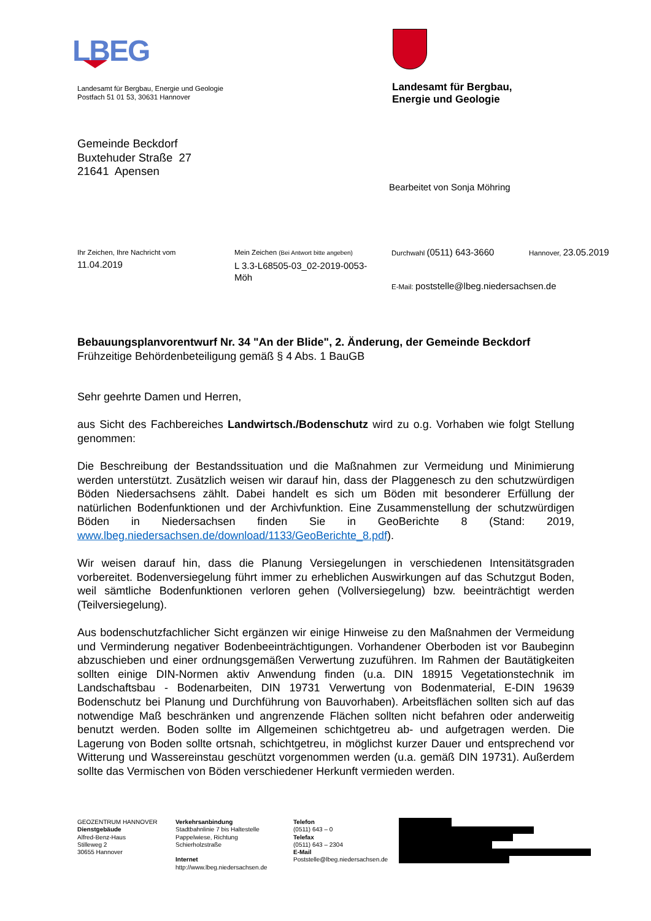LBEG
Landesamt für Bergbau, Energie und Geologie
Postfach 51 01 53, 30631 Hannover
Landesamt für Bergbau,
Energie und Geologie
Gemeinde Beckdorf
Buxtehuder Straße 27
21641 Apensen
Bearbeitet von Sonja Möhring
Ihr Zeichen, Ihre Nachricht vom
11.04.2019
Mein Zeichen (Bei Antwort bitte angeben)
L 3.3-L68505-03_02-2019-0053-Möh
Durchwahl (0511) 643-3660 Hannover, 23.05.2019
E-Mail: poststelle@lbeg.niedersachsen.de
Bebauungsplanvorentwurf Nr. 34 "An der Blide", 2. Änderung, der Gemeinde Beckdorf
Frühzeitige Behördenbeteiligung gemäß § 4 Abs. 1 BauGB
Sehr geehrte Damen und Herren,
aus Sicht des Fachbereiches Landwirtsch./Bodenschutz wird zu o.g. Vorhaben wie folgt Stellung genommen:
Die Beschreibung der Bestandssituation und die Maßnahmen zur Vermeidung und Minimierung werden unterstützt. Zusätzlich weisen wir darauf hin, dass der Plaggenesch zu den schutzwürdigen Böden Niedersachsens zählt. Dabei handelt es sich um Böden mit besonderer Erfüllung der natürlichen Bodenfunktionen und der Archivfunktion. Eine Zusammenstellung der schutzwürdigen Böden in Niedersachsen finden Sie in GeoBerichte 8 (Stand: 2019, www.lbeg.niedersachsen.de/download/1133/GeoBerichte_8.pdf).
Wir weisen darauf hin, dass die Planung Versiegelungen in verschiedenen Intensitätsgraden vorbereitet. Bodenversiegelung führt immer zu erheblichen Auswirkungen auf das Schutzgut Boden, weil sämtliche Bodenfunktionen verloren gehen (Vollversiegelung) bzw. beeinträchtigt werden (Teilversiegelung).
Aus bodenschutzfachlicher Sicht ergänzen wir einige Hinweise zu den Maßnahmen der Vermeidung und Verminderung negativer Bodenbeeinträchtigungen. Vorhandener Oberboden ist vor Baubeginn abzuschieben und einer ordnungsgemäßen Verwertung zuzuführen. Im Rahmen der Bautätigkeiten sollten einige DIN-Normen aktiv Anwendung finden (u.a. DIN 18915 Vegetationstechnik im Landschaftsbau - Bodenarbeiten, DIN 19731 Verwertung von Bodenmaterial, E-DIN 19639 Bodenschutz bei Planung und Durchführung von Bauvorhaben). Arbeitsflächen sollten sich auf das notwendige Maß beschränken und angrenzende Flächen sollten nicht befahren oder anderweitig benutzt werden. Boden sollte im Allgemeinen schichtgetreu ab- und aufgetragen werden. Die Lagerung von Boden sollte ortsnah, schichtgetreu, in möglichst kurzer Dauer und entsprechend vor Witterung und Wassereinstau geschützt vorgenommen werden (u.a. gemäß DIN 19731). Außerdem sollte das Vermischen von Böden verschiedener Herkunft vermieden werden.
GEOZENTRUM HANNOVER
Dienstgebäude
Alfred-Benz-Haus
Stilleweg 2
30655 Hannover
Verkehrsanbindung
Stadtbahnlinie 7 bis Haltestelle
Pappelwiese, Richtung
Schierholzstraße
Internet
http://www.lbeg.niedersachsen.de
Telefon
(0511) 643 – 0
Telefax
(0511) 643 – 2304
E-Mail
Poststelle@lbeg.niedersachsen.de